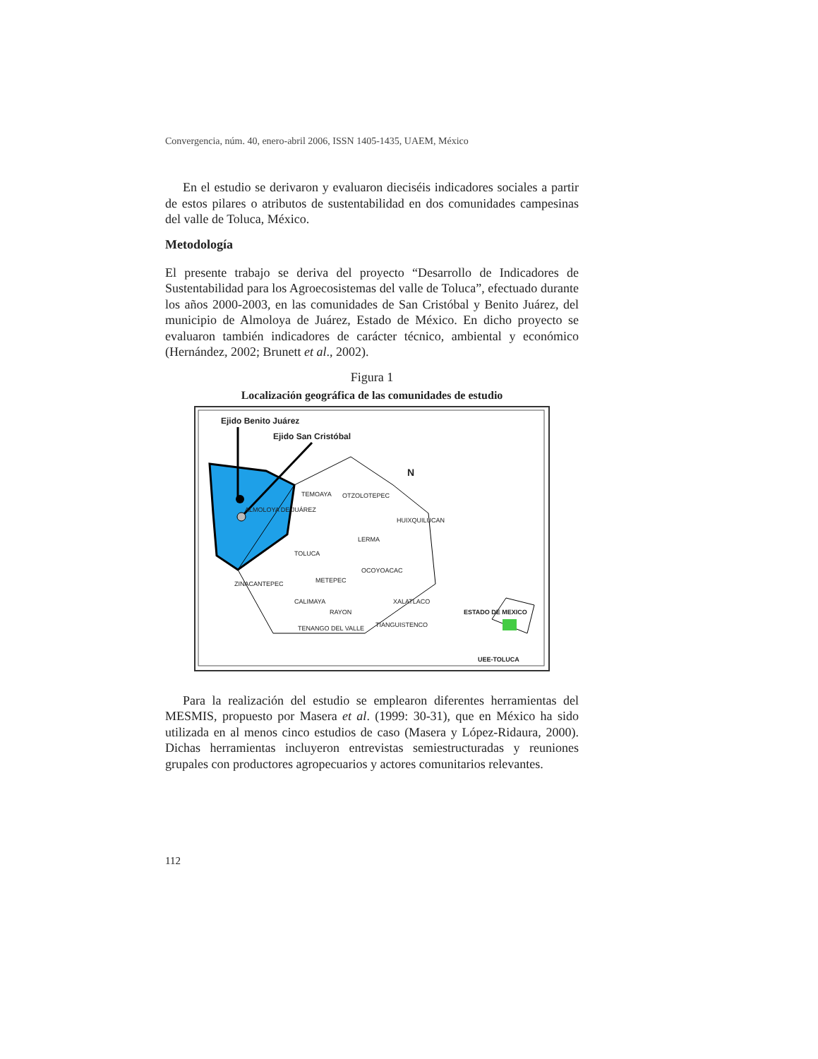Convergencia, núm. 40, enero-abril 2006, ISSN 1405-1435, UAEM, México
En el estudio se derivaron y evaluaron dieciséis indicadores sociales a partir de estos pilares o atributos de sustentabilidad en dos comunidades campesinas del valle de Toluca, México.
Metodología
El presente trabajo se deriva del proyecto “Desarrollo de Indicadores de Sustentabilidad para los Agroecosistemas del valle de Toluca”, efectuado durante los años 2000-2003, en las comunidades de San Cristóbal y Benito Juárez, del municipio de Almoloya de Juárez, Estado de México. En dicho proyecto se evaluaron también indicadores de carácter técnico, ambiental y económico (Hernández, 2002; Brunett et al., 2002).
Figura 1
Localización geográfica de las comunidades de estudio
Ejido Benito Juárez
Ejido San Cristóbal
N
TEMOAYA OTZOLOTEPEC
ALMOLOYA DE JUÁREZ
HUIXQUILUCAN
LERMA
TOLUCA
OCOYOACAC
METEPEC ZINACANTEPEC
CALIMAYA XALATLACO
RAYON ESTADO DE MEXICO
TIANGUISTENCO TENANGO DEL VALLE
UEE-TOLUCA
Para la realización del estudio se emplearon diferentes herramientas del MESMIS, propuesto por Masera et al. (1999: 30-31), que en México ha sido utilizada en al menos cinco estudios de caso (Masera y López-Ridaura, 2000). Dichas herramientas incluyeron entrevistas semiestructuradas y reuniones grupales con productores agropecuarios y actores comunitarios relevantes.
112